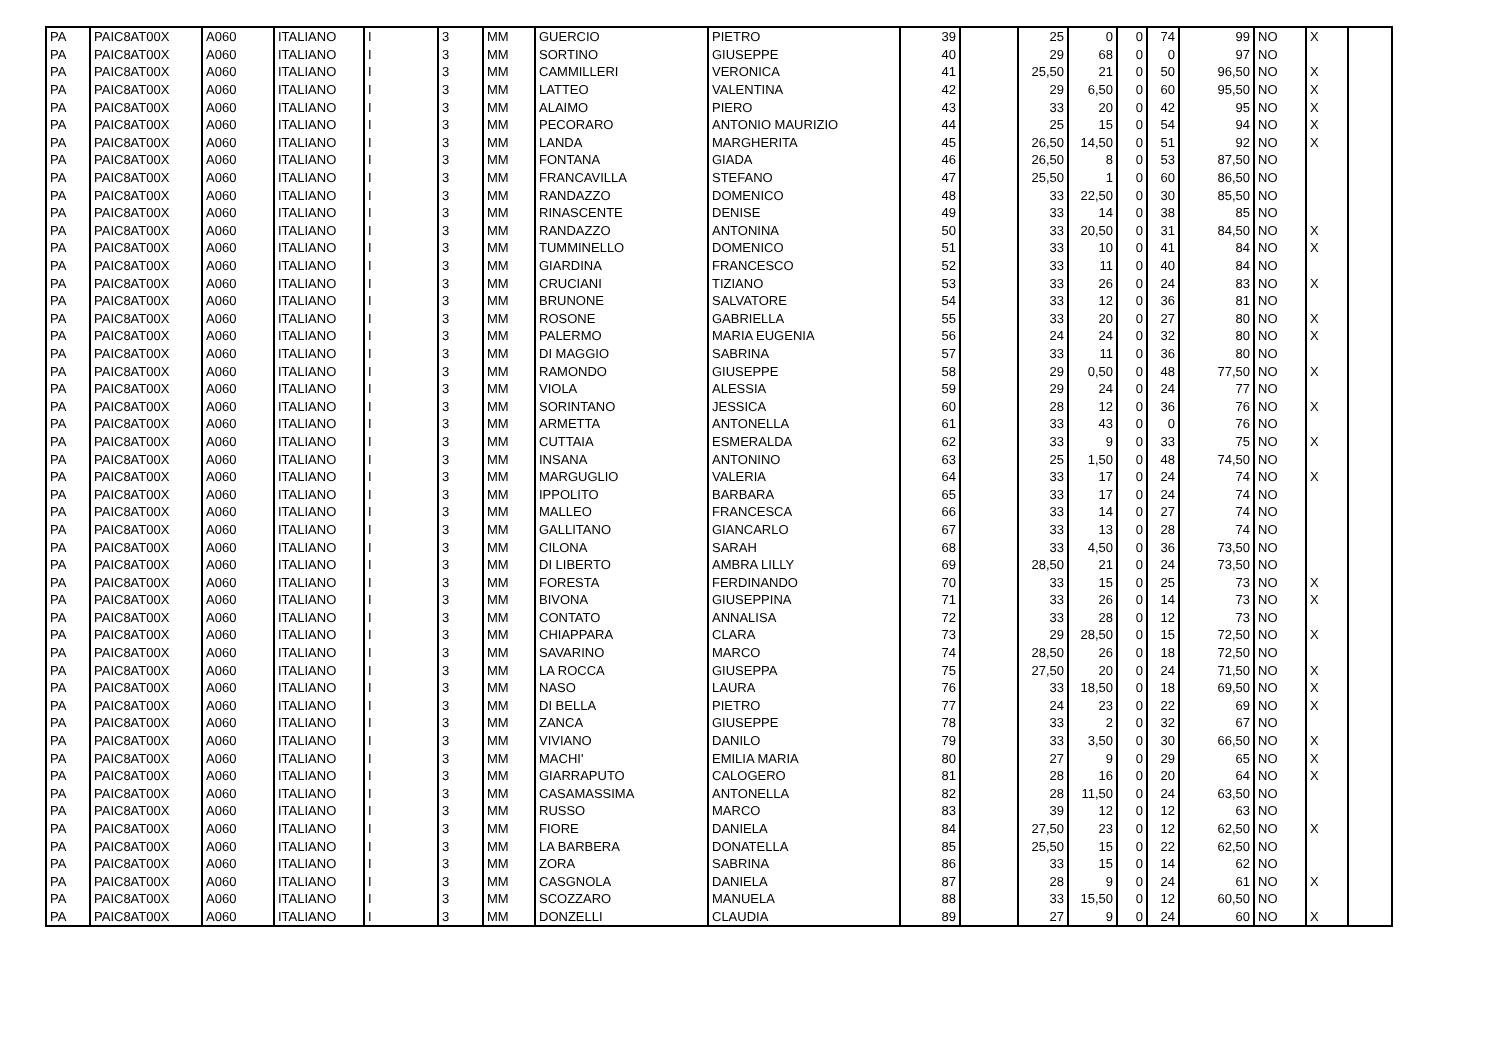| PA | PAIC8AT00X | A060 | ITALIANO | I | 3 | MM | GUERCIO | PIETRO | 39 | | 25 | 0 | 0 | 74 | 99 | NO | X | |
| PA | PAIC8AT00X | A060 | ITALIANO | I | 3 | MM | SORTINO | GIUSEPPE | 40 | | 29 | 68 | 0 | 0 | 97 | NO | | |
| PA | PAIC8AT00X | A060 | ITALIANO | I | 3 | MM | CAMMILLERI | VERONICA | 41 | | 25,50 | 21 | 0 | 50 | 96,50 | NO | X | |
| PA | PAIC8AT00X | A060 | ITALIANO | I | 3 | MM | LATTEO | VALENTINA | 42 | | 29 | 6,50 | 0 | 60 | 95,50 | NO | X | |
| PA | PAIC8AT00X | A060 | ITALIANO | I | 3 | MM | ALAIMO | PIERO | 43 | | 33 | 20 | 0 | 42 | 95 | NO | X | |
| PA | PAIC8AT00X | A060 | ITALIANO | I | 3 | MM | PECORARO | ANTONIO MAURIZIO | 44 | | 25 | 15 | 0 | 54 | 94 | NO | X | |
| PA | PAIC8AT00X | A060 | ITALIANO | I | 3 | MM | LANDA | MARGHERITA | 45 | | 26,50 | 14,50 | 0 | 51 | 92 | NO | X | |
| PA | PAIC8AT00X | A060 | ITALIANO | I | 3 | MM | FONTANA | GIADA | 46 | | 26,50 | 8 | 0 | 53 | 87,50 | NO | | |
| PA | PAIC8AT00X | A060 | ITALIANO | I | 3 | MM | FRANCAVILLA | STEFANO | 47 | | 25,50 | 1 | 0 | 60 | 86,50 | NO | | |
| PA | PAIC8AT00X | A060 | ITALIANO | I | 3 | MM | RANDAZZO | DOMENICO | 48 | | 33 | 22,50 | 0 | 30 | 85,50 | NO | | |
| PA | PAIC8AT00X | A060 | ITALIANO | I | 3 | MM | RINASCENTE | DENISE | 49 | | 33 | 14 | 0 | 38 | 85 | NO | | |
| PA | PAIC8AT00X | A060 | ITALIANO | I | 3 | MM | RANDAZZO | ANTONINA | 50 | | 33 | 20,50 | 0 | 31 | 84,50 | NO | X | |
| PA | PAIC8AT00X | A060 | ITALIANO | I | 3 | MM | TUMMINELLO | DOMENICO | 51 | | 33 | 10 | 0 | 41 | 84 | NO | X | |
| PA | PAIC8AT00X | A060 | ITALIANO | I | 3 | MM | GIARDINA | FRANCESCO | 52 | | 33 | 11 | 0 | 40 | 84 | NO | | |
| PA | PAIC8AT00X | A060 | ITALIANO | I | 3 | MM | CRUCIANI | TIZIANO | 53 | | 33 | 26 | 0 | 24 | 83 | NO | X | |
| PA | PAIC8AT00X | A060 | ITALIANO | I | 3 | MM | BRUNONE | SALVATORE | 54 | | 33 | 12 | 0 | 36 | 81 | NO | | |
| PA | PAIC8AT00X | A060 | ITALIANO | I | 3 | MM | ROSONE | GABRIELLA | 55 | | 33 | 20 | 0 | 27 | 80 | NO | X | |
| PA | PAIC8AT00X | A060 | ITALIANO | I | 3 | MM | PALERMO | MARIA EUGENIA | 56 | | 24 | 24 | 0 | 32 | 80 | NO | X | |
| PA | PAIC8AT00X | A060 | ITALIANO | I | 3 | MM | DI MAGGIO | SABRINA | 57 | | 33 | 11 | 0 | 36 | 80 | NO | | |
| PA | PAIC8AT00X | A060 | ITALIANO | I | 3 | MM | RAMONDO | GIUSEPPE | 58 | | 29 | 0,50 | 0 | 48 | 77,50 | NO | X | |
| PA | PAIC8AT00X | A060 | ITALIANO | I | 3 | MM | VIOLA | ALESSIA | 59 | | 29 | 24 | 0 | 24 | 77 | NO | | |
| PA | PAIC8AT00X | A060 | ITALIANO | I | 3 | MM | SORINTANO | JESSICA | 60 | | 28 | 12 | 0 | 36 | 76 | NO | X | |
| PA | PAIC8AT00X | A060 | ITALIANO | I | 3 | MM | ARMETTA | ANTONELLA | 61 | | 33 | 43 | 0 | 0 | 76 | NO | | |
| PA | PAIC8AT00X | A060 | ITALIANO | I | 3 | MM | CUTTAIA | ESMERALDA | 62 | | 33 | 9 | 0 | 33 | 75 | NO | X | |
| PA | PAIC8AT00X | A060 | ITALIANO | I | 3 | MM | INSANA | ANTONINO | 63 | | 25 | 1,50 | 0 | 48 | 74,50 | NO | | |
| PA | PAIC8AT00X | A060 | ITALIANO | I | 3 | MM | MARGUGLIO | VALERIA | 64 | | 33 | 17 | 0 | 24 | 74 | NO | X | |
| PA | PAIC8AT00X | A060 | ITALIANO | I | 3 | MM | IPPOLITO | BARBARA | 65 | | 33 | 17 | 0 | 24 | 74 | NO | | |
| PA | PAIC8AT00X | A060 | ITALIANO | I | 3 | MM | MALLEO | FRANCESCA | 66 | | 33 | 14 | 0 | 27 | 74 | NO | | |
| PA | PAIC8AT00X | A060 | ITALIANO | I | 3 | MM | GALLITANO | GIANCARLO | 67 | | 33 | 13 | 0 | 28 | 74 | NO | | |
| PA | PAIC8AT00X | A060 | ITALIANO | I | 3 | MM | CILONA | SARAH | 68 | | 33 | 4,50 | 0 | 36 | 73,50 | NO | | |
| PA | PAIC8AT00X | A060 | ITALIANO | I | 3 | MM | DI LIBERTO | AMBRA LILLY | 69 | | 28,50 | 21 | 0 | 24 | 73,50 | NO | | |
| PA | PAIC8AT00X | A060 | ITALIANO | I | 3 | MM | FORESTA | FERDINANDO | 70 | | 33 | 15 | 0 | 25 | 73 | NO | X | |
| PA | PAIC8AT00X | A060 | ITALIANO | I | 3 | MM | BIVONA | GIUSEPPINA | 71 | | 33 | 26 | 0 | 14 | 73 | NO | X | |
| PA | PAIC8AT00X | A060 | ITALIANO | I | 3 | MM | CONTATO | ANNALISA | 72 | | 33 | 28 | 0 | 12 | 73 | NO | | |
| PA | PAIC8AT00X | A060 | ITALIANO | I | 3 | MM | CHIAPPARA | CLARA | 73 | | 29 | 28,50 | 0 | 15 | 72,50 | NO | X | |
| PA | PAIC8AT00X | A060 | ITALIANO | I | 3 | MM | SAVARINO | MARCO | 74 | | 28,50 | 26 | 0 | 18 | 72,50 | NO | | |
| PA | PAIC8AT00X | A060 | ITALIANO | I | 3 | MM | LA ROCCA | GIUSEPPA | 75 | | 27,50 | 20 | 0 | 24 | 71,50 | NO | X | |
| PA | PAIC8AT00X | A060 | ITALIANO | I | 3 | MM | NASO | LAURA | 76 | | 33 | 18,50 | 0 | 18 | 69,50 | NO | X | |
| PA | PAIC8AT00X | A060 | ITALIANO | I | 3 | MM | DI BELLA | PIETRO | 77 | | 24 | 23 | 0 | 22 | 69 | NO | X | |
| PA | PAIC8AT00X | A060 | ITALIANO | I | 3 | MM | ZANCA | GIUSEPPE | 78 | | 33 | 2 | 0 | 32 | 67 | NO | | |
| PA | PAIC8AT00X | A060 | ITALIANO | I | 3 | MM | VIVIANO | DANILO | 79 | | 33 | 3,50 | 0 | 30 | 66,50 | NO | X | |
| PA | PAIC8AT00X | A060 | ITALIANO | I | 3 | MM | MACHI' | EMILIA MARIA | 80 | | 27 | 9 | 0 | 29 | 65 | NO | X | |
| PA | PAIC8AT00X | A060 | ITALIANO | I | 3 | MM | GIARRAPUTO | CALOGERO | 81 | | 28 | 16 | 0 | 20 | 64 | NO | X | |
| PA | PAIC8AT00X | A060 | ITALIANO | I | 3 | MM | CASAMASSIMA | ANTONELLA | 82 | | 28 | 11,50 | 0 | 24 | 63,50 | NO | | |
| PA | PAIC8AT00X | A060 | ITALIANO | I | 3 | MM | RUSSO | MARCO | 83 | | 39 | 12 | 0 | 12 | 63 | NO | | |
| PA | PAIC8AT00X | A060 | ITALIANO | I | 3 | MM | FIORE | DANIELA | 84 | | 27,50 | 23 | 0 | 12 | 62,50 | NO | X | |
| PA | PAIC8AT00X | A060 | ITALIANO | I | 3 | MM | LA BARBERA | DONATELLA | 85 | | 25,50 | 15 | 0 | 22 | 62,50 | NO | | |
| PA | PAIC8AT00X | A060 | ITALIANO | I | 3 | MM | ZORA | SABRINA | 86 | | 33 | 15 | 0 | 14 | 62 | NO | | |
| PA | PAIC8AT00X | A060 | ITALIANO | I | 3 | MM | CASGNOLA | DANIELA | 87 | | 28 | 9 | 0 | 24 | 61 | NO | X | |
| PA | PAIC8AT00X | A060 | ITALIANO | I | 3 | MM | SCOZZARO | MANUELA | 88 | | 33 | 15,50 | 0 | 12 | 60,50 | NO | | |
| PA | PAIC8AT00X | A060 | ITALIANO | I | 3 | MM | DONZELLI | CLAUDIA | 89 | | 27 | 9 | 0 | 24 | 60 | NO | X | |